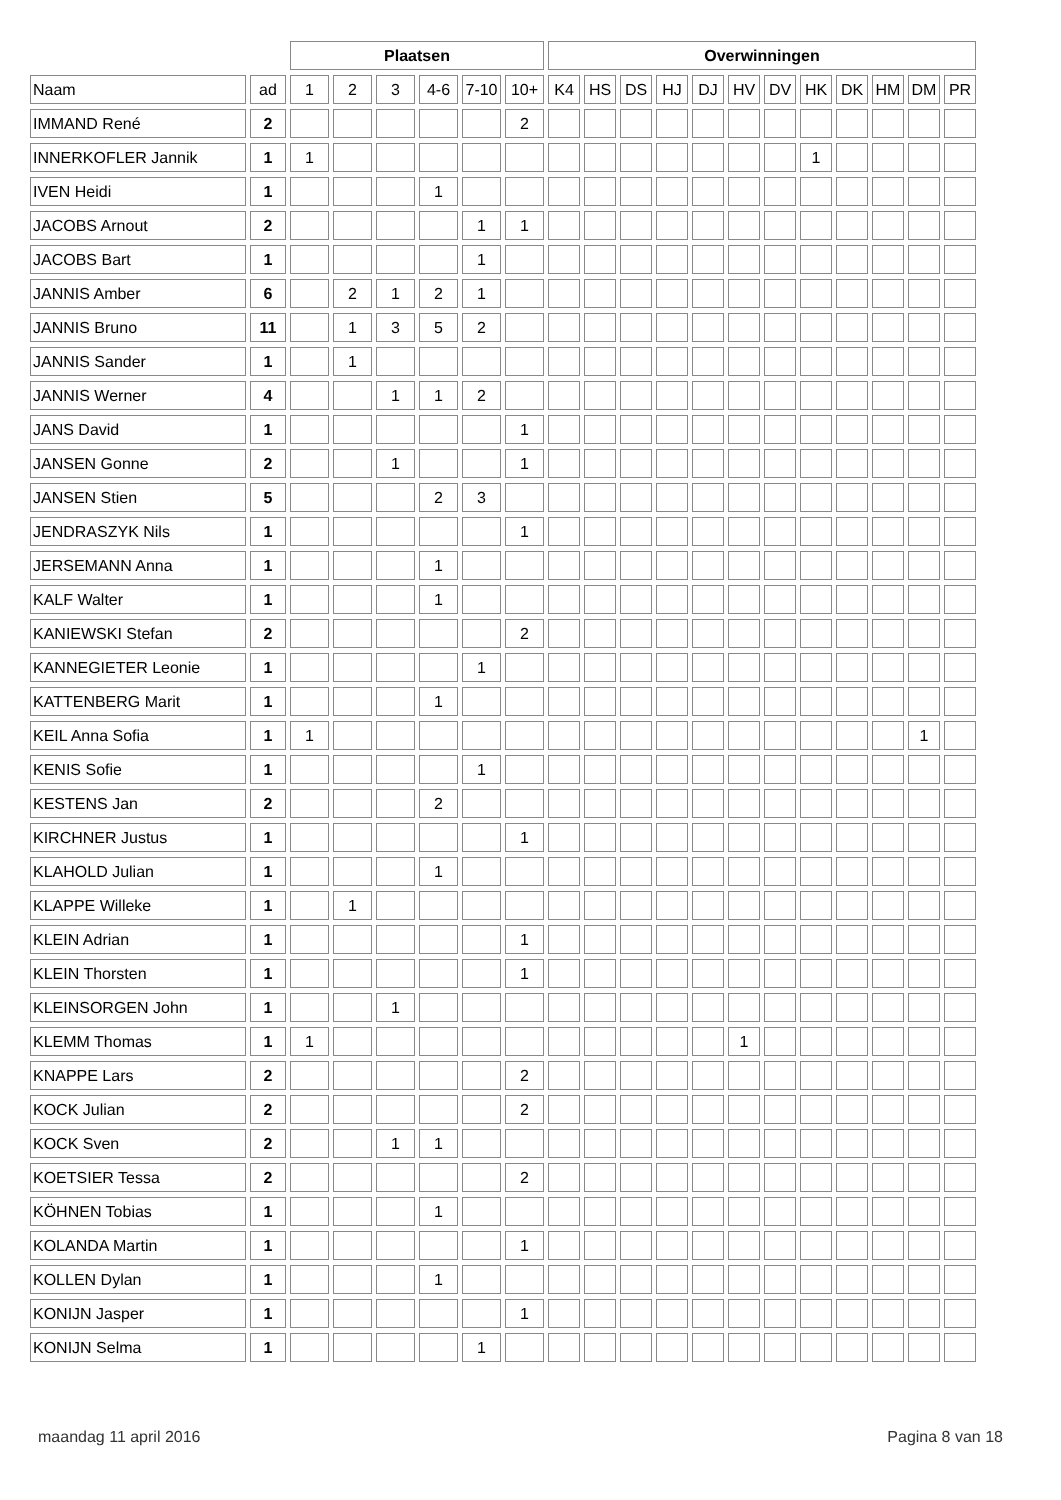| | | Plaatsen | | | | | | Overwinningen | | | | | | | | | | | |
| --- | --- | --- | --- | --- | --- | --- | --- | --- | --- | --- | --- | --- | --- | --- | --- | --- | --- | --- | --- |
| Naam | ad | 1 | 2 | 3 | 4-6 | 7-10 | 10+ | K4 | HS | DS | HJ | DJ | HV | DV | HK | DK | HM | DM | PR |
| IMMAND René | 2 | | | | | | 2 | | | | | | | | | | | | |
| INNERKOFLER Jannik | 1 | 1 | | | | | | | | | | | | | 1 | | | | |
| IVEN Heidi | 1 | | | | 1 | | | | | | | | | | | | | | |
| JACOBS Arnout | 2 | | | | | 1 | 1 | | | | | | | | | | | | |
| JACOBS Bart | 1 | | | | | 1 | | | | | | | | | | | | | |
| JANNIS Amber | 6 | | 2 | 1 | 2 | 1 | | | | | | | | | | | | | |
| JANNIS Bruno | 11 | | 1 | 3 | 5 | 2 | | | | | | | | | | | | | |
| JANNIS Sander | 1 | | 1 | | | | | | | | | | | | | | | | |
| JANNIS Werner | 4 | | | 1 | 1 | 2 | | | | | | | | | | | | | |
| JANS David | 1 | | | | | | 1 | | | | | | | | | | | | |
| JANSEN Gonne | 2 | | | 1 | | | 1 | | | | | | | | | | | | |
| JANSEN Stien | 5 | | | | 2 | 3 | | | | | | | | | | | | | |
| JENDRASZYK Nils | 1 | | | | | | 1 | | | | | | | | | | | | |
| JERSEMANN Anna | 1 | | | | 1 | | | | | | | | | | | | | | |
| KALF Walter | 1 | | | | 1 | | | | | | | | | | | | | | |
| KANIEWSKI Stefan | 2 | | | | | | 2 | | | | | | | | | | | | |
| KANNEGIETER Leonie | 1 | | | | | 1 | | | | | | | | | | | | | |
| KATTENBERG Marit | 1 | | | | 1 | | | | | | | | | | | | | | |
| KEIL Anna Sofia | 1 | 1 | | | | | | | | | | | | | | | | 1 | |
| KENIS Sofie | 1 | | | | | 1 | | | | | | | | | | | | | |
| KESTENS Jan | 2 | | | | 2 | | | | | | | | | | | | | | |
| KIRCHNER Justus | 1 | | | | | | 1 | | | | | | | | | | | | |
| KLAHOLD Julian | 1 | | | | 1 | | | | | | | | | | | | | | |
| KLAPPE Willeke | 1 | | 1 | | | | | | | | | | | | | | | | |
| KLEIN Adrian | 1 | | | | | | 1 | | | | | | | | | | | | |
| KLEIN Thorsten | 1 | | | | | | 1 | | | | | | | | | | | | |
| KLEINSORGEN John | 1 | | | 1 | | | | | | | | | | | | | | | |
| KLEMM Thomas | 1 | 1 | | | | | | | | | | | 1 | | | | | | |
| KNAPPE Lars | 2 | | | | | | 2 | | | | | | | | | | | | |
| KOCK Julian | 2 | | | | | | 2 | | | | | | | | | | | | |
| KOCK Sven | 2 | | | 1 | 1 | | | | | | | | | | | | | | |
| KOETSIER Tessa | 2 | | | | | | 2 | | | | | | | | | | | | |
| KÖHNEN Tobias | 1 | | | | 1 | | | | | | | | | | | | | | |
| KOLANDA Martin | 1 | | | | | | 1 | | | | | | | | | | | | |
| KOLLEN Dylan | 1 | | | | 1 | | | | | | | | | | | | | | |
| KONIJN Jasper | 1 | | | | | | 1 | | | | | | | | | | | | |
| KONIJN Selma | 1 | | | | | 1 | | | | | | | | | | | | | |
maandag 11 april 2016 Pagina 8 van 18